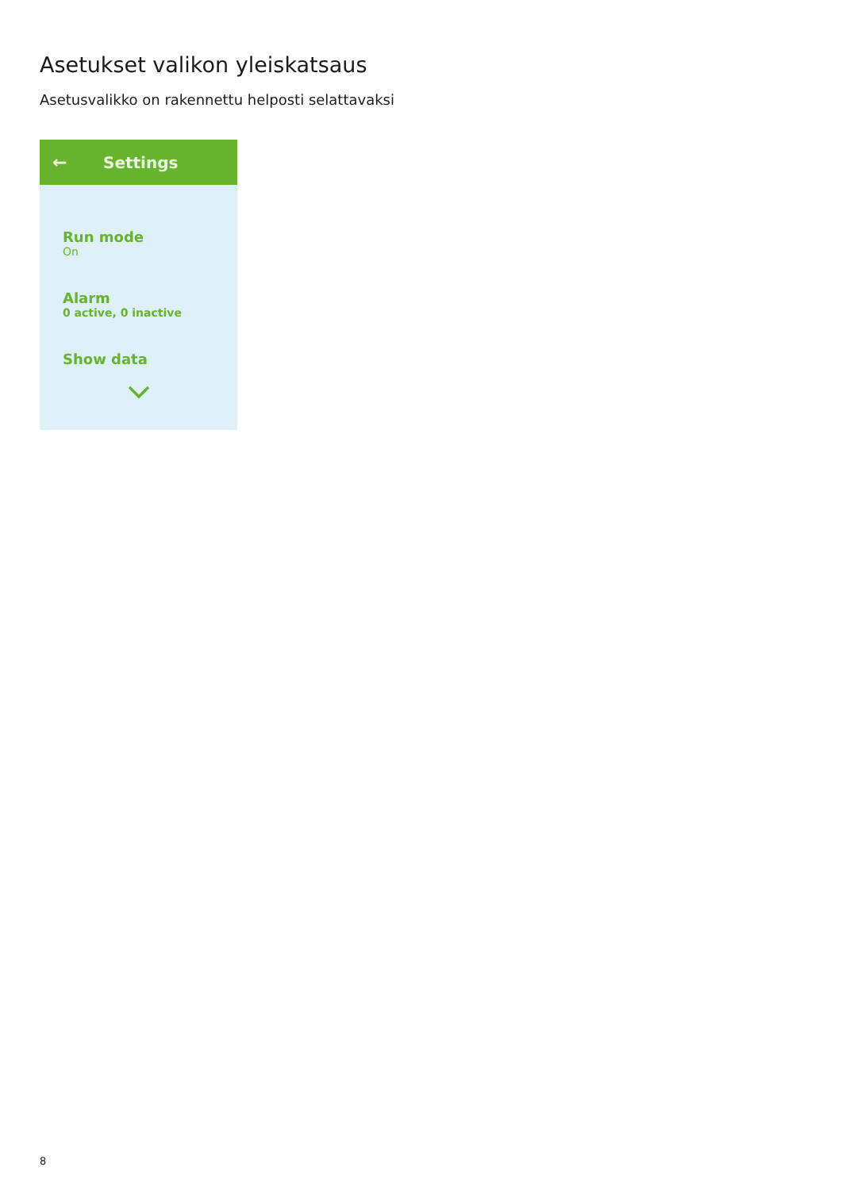Asetukset valikon yleiskatsaus
Asetusvalikko on rakennettu helposti selattavaksi
← Settings
Run mode
On
Alarm
0 active, 0 inactive
Show data
8